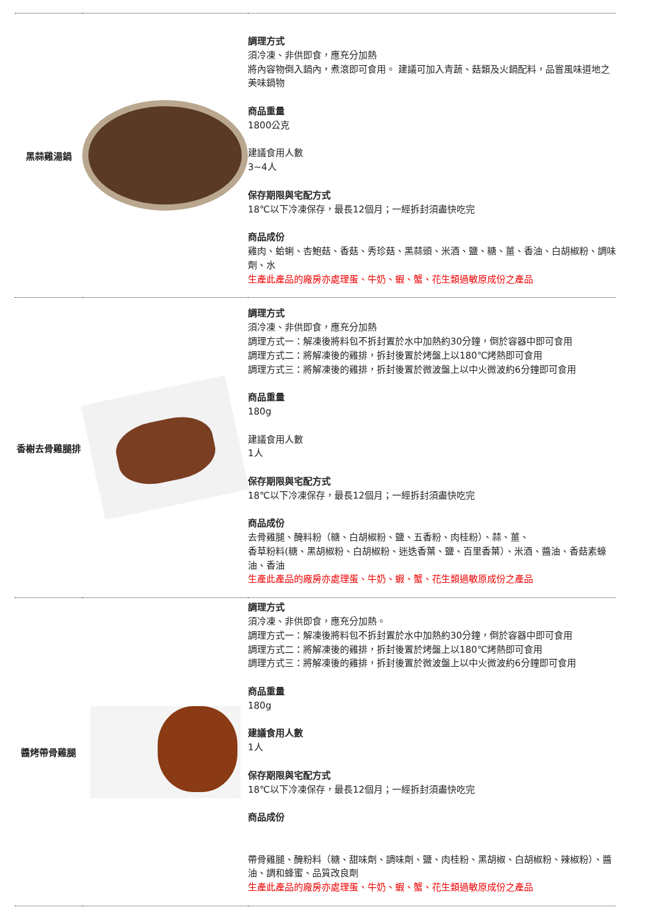| 黑蒜雞湯鍋 | | 調理方式 須冷凍、非供即食，應充分加熱 將內容物倒入鍋內，煮滾即可食用。 建議可加入青蔬、菇類及火鍋配料，品嘗風味道地之美味鍋物 商品重量 1800公克 建議食用人數 3~4人 保存期限與宅配方式 18℃以下冷凍保存，最長12個月；一經拆封須盡快吃完 商品成份 雞肉、蛤蜊、杏鮑菇、香菇、秀珍菇、黑蒜頭、米酒、鹽、糖、薑、香油、白胡椒粉、調味劑、水 生產此產品的廠房亦處理蛋、牛奶、蝦、蟹、花生類過敏原成份之產品 |
| 香榭去骨雞腿排 | | 調理方式 須冷凍、非供即食，應充分加熱 調理方式一：解凍後將料包不拆封置於水中加熱約30分鐘，倒於容器中即可食用 調理方式二：將解凍後的雞排，拆封後置於烤盤上以180℃烤熱即可食用 調理方式三：將解凍後的雞排，拆封後置於微波盤上以中火微波約6分鐘即可食用 商品重量 180g 建議食用人數 1人 保存期限與宅配方式 18℃以下冷凍保存，最長12個月；一經拆封須盡快吃完 商品成份 去骨雞腿、醃料粉（糖、白胡椒粉、鹽、五香粉、肉桂粉）、蒜、薑、 香草粉料(糖、黑胡椒粉、白胡椒粉、迷迭香葉、鹽、百里香葉）、米酒、醬油、香菇素蠔油、香油 生產此產品的廠房亦處理蛋、牛奶、蝦、蟹、花生類過敏原成份之產品 |
| 醬烤帶骨雞腿 | | 調理方式 須冷凍、非供即食，應充分加熱。 調理方式一：解凍後將料包不拆封置於水中加熱約30分鐘，倒於容器中即可食用 調理方式二：將解凍後的雞排，拆封後置於烤盤上以180℃烤熱即可食用 調理方式三：將解凍後的雞排，拆封後置於微波盤上以中火微波約6分鐘即可食用 商品重量 180g 建議食用人數 1人 保存期限與宅配方式 18℃以下冷凍保存，最長12個月；一經拆封須盡快吃完 商品成份 帶骨雞腿、醃粉料（糖、甜味劑、調味劑、鹽、肉桂粉、黑胡椒、白胡椒粉、辣椒粉）、醬油、調和蜂蜜、品質改良劑 生產此產品的廠房亦處理蛋、牛奶、蝦、蟹、花生類過敏原成份之產品 |